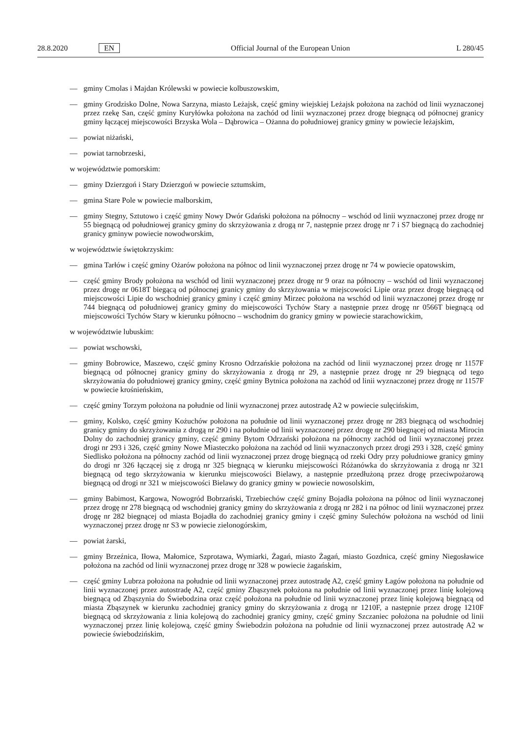28.8.2020 EN Official Journal of the European Union L 280/45
— gminy Cmolas i Majdan Królewski w powiecie kolbuszowskim,
— gminy Grodzisko Dolne, Nowa Sarzyna, miasto Leżajsk, część gminy wiejskiej Leżajsk położona na zachód od linii wyznaczonej przez rzekę San, część gminy Kuryłówka położona na zachód od linii wyznaczonej przez drogę biegnącą od północnej granicy gminy łączącej miejscowości Brzyska Wola – Dąbrowica – Ożanna do południowej granicy gminy w powiecie leżajskim,
— powiat niżański,
— powiat tarnobrzeski,
w województwie pomorskim:
— gminy Dzierzgoń i Stary Dzierzgoń w powiecie sztumskim,
— gmina Stare Pole w powiecie malborskim,
— gminy Stegny, Sztutowo i część gminy Nowy Dwór Gdański położona na północny – wschód od linii wyznaczonej przez drogę nr 55 biegnącą od południowej granicy gminy do skrzyżowania z drogą nr 7, następnie przez drogę nr 7 i S7 biegnącą do zachodniej granicy gminyw powiecie nowodworskim,
w województwie świętokrzyskim:
— gmina Tarłów i część gminy Ożarów położona na północ od linii wyznaczonej przez drogę nr 74 w powiecie opatowskim,
— część gminy Brody położona na wschód od linii wyznaczonej przez drogę nr 9 oraz na północny – wschód od linii wyznaczonej przez drogę nr 0618T biegącą od północnej granicy gminy do skrzyżowania w miejscowości Lipie oraz przez drogę biegnącą od miejscowości Lipie do wschodniej granicy gminy i część gminy Mirzec położona na wschód od linii wyznaczonej przez drogę nr 744 biegnącą od południowej granicy gminy do miejscowości Tychów Stary a następnie przez drogę nr 0566T biegnącą od miejscowości Tychów Stary w kierunku północno – wschodnim do granicy gminy w powiecie starachowickim,
w województwie lubuskim:
— powiat wschowski,
— gminy Bobrowice, Maszewo, część gminy Krosno Odrzańskie położona na zachód od linii wyznaczonej przez drogę nr 1157F biegnącą od północnej granicy gminy do skrzyżowania z drogą nr 29, a następnie przez drogę nr 29 biegnącą od tego skrzyżowania do południowej granicy gminy, część gminy Bytnica położona na zachód od linii wyznaczonej przez drogę nr 1157F w powiecie krośnieńskim,
— część gminy Torzym położona na południe od linii wyznaczonej przez autostradę A2 w powiecie sulęcińskim,
— gminy, Kolsko, część gminy Kożuchów położona na południe od linii wyznaczonej przez drogę nr 283 biegnącą od wschodniej granicy gminy do skrzyżowania z drogą nr 290 i na południe od linii wyznaczonej przez drogę nr 290 biegnącej od miasta Mirocin Dolny do zachodniej granicy gminy, część gminy Bytom Odrzański położona na północny zachód od linii wyznaczonej przez drogi nr 293 i 326, część gminy Nowe Miasteczko położona na zachód od linii wyznaczonych przez drogi 293 i 328, część gminy Siedlisko położona na północny zachód od linii wyznaczonej przez drogę biegnącą od rzeki Odry przy południowe granicy gminy do drogi nr 326 łączącej się z drogą nr 325 biegnącą w kierunku miejscowości Różanówka do skrzyżowania z drogą nr 321 biegnącą od tego skrzyżowania w kierunku miejscowości Bielawy, a następnie przedłużoną przez drogę przeciwpożarową biegnącą od drogi nr 321 w miejscowości Bielawy do granicy gminy w powiecie nowosolskim,
— gminy Babimost, Kargowa, Nowogród Bobrzański, Trzebiechów część gminy Bojadła położona na północ od linii wyznaczonej przez drogę nr 278 biegnącą od wschodniej granicy gminy do skrzyżowania z drogą nr 282 i na północ od linii wyznaczonej przez drogę nr 282 biegnącej od miasta Bojadła do zachodniej granicy gminy i część gminy Sulechów położona na wschód od linii wyznaczonej przez drogę nr S3 w powiecie zielonogórskim,
— powiat żarski,
— gminy Brzeźnica, Iłowa, Małomice, Szprotawa, Wymiarki, Żagań, miasto Żagań, miasto Gozdnica, część gminy Niegosławice położona na zachód od linii wyznaczonej przez drogę nr 328 w powiecie żagańskim,
— część gminy Lubrza położona na południe od linii wyznaczonej przez autostradę A2, część gminy Łagów położona na południe od linii wyznaczonej przez autostradę A2, część gminy Zbąszynek położona na południe od linii wyznaczonej przez linię kolejową biegnącą od Zbąszynia do Świebodzina oraz część położona na południe od linii wyznaczonej przez linię kolejową biegnącą od miasta Zbąszynek w kierunku zachodniej granicy gminy do skrzyżowania z drogą nr 1210F, a następnie przez drogę 1210F biegnącą od skrzyżowania z linia kolejową do zachodniej granicy gminy, część gminy Szczaniec położona na południe od linii wyznaczonej przez linię kolejową, część gminy Świebodzin położona na południe od linii wyznaczonej przez autostradę A2 w powiecie świebodzińskim,